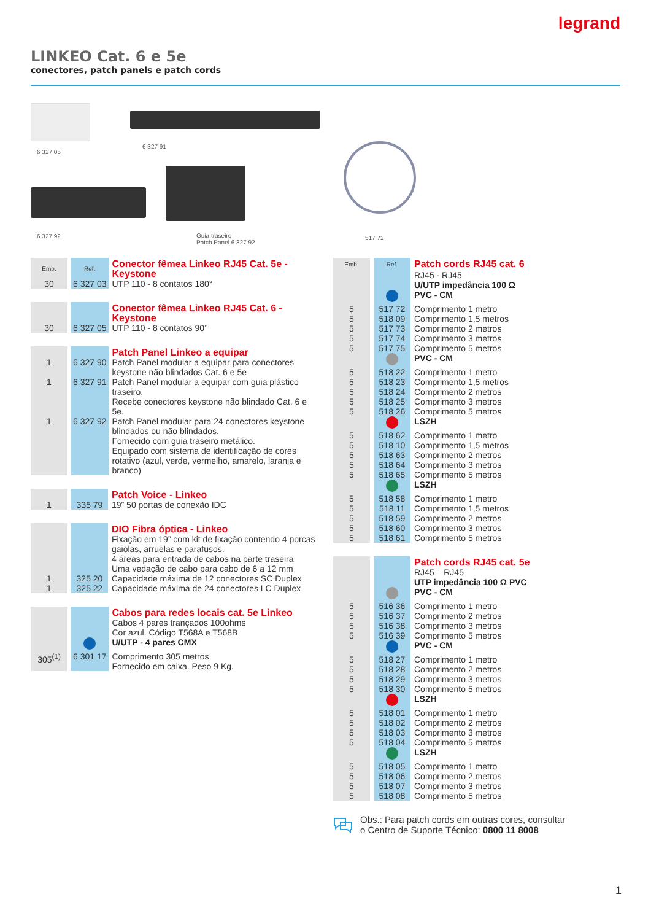legrand
LINKEO Cat. 6 e 5e
conectores, patch panels e patch cords
6 327 05
6 327 91
6 327 92
Guia traseiro
Patch Panel 6 327 92
517 72
| Emb. | Ref. | Conector fêmea Linkeo RJ45 Cat. 5e - Keystone |
| 30 | 6 327 03 | UTP 110 - 8 contatos 180° |
| | | Conector fêmea Linkeo RJ45 Cat. 6 - Keystone |
| 30 | 6 327 05 | UTP 110 - 8 contatos 90° |
| | | Patch Panel Linkeo a equipar |
| 1 | 6 327 90 | Patch Panel modular a equipar para conectores keystone não blindados Cat. 6 e 5e |
| 1 | 6 327 91 | Patch Panel modular a equipar com guia plástico traseiro. Recebe conectores keystone não blindado Cat. 6 e 5e. |
| 1 | 6 327 92 | Patch Panel modular para 24 conectores keystone blindados ou não blindados. Fornecido com guia traseiro metálico. Equipado com sistema de identificação de cores rotativo (azul, verde, vermelho, amarelo, laranja e branco) |
| | | Patch Voice - Linkeo |
| 1 | 335 79 | 19” 50 portas de conexão IDC |
| | | DIO Fibra óptica - Linkeo |
| | | Fixação em 19” com kit de fixação contendo 4 porcas gaiolas, arruelas e parafusos. 4 áreas para entrada de cabos na parte traseira Uma vedação de cabo para cabo de 6 a 12 mm |
| 1 | 325 20 | Capacidade máxima de 12 conectores SC Duplex |
| 1 | 325 22 | Capacidade máxima de 24 conectores LC Duplex |
| | | Cabos para redes locais cat. 5e Linkeo |
| | | Cabos 4 pares trançados 100ohms Cor azul. Código T568A e T568B |
| | | U/UTP - 4 pares CMX |
| 305<sup>(1)</sup> | 6 301 17 | Comprimento 305 metros Fornecido em caixa. Peso 9 Kg. |
| Emb. | Ref. | Patch cords RJ45 cat. 6 |
| | | RJ45 - RJ45 |
| | | U/UTP impedância 100 Ω |
| | | PVC - CM |
| 5 | 517 72 | Comprimento 1 metro |
| 5 | 518 09 | Comprimento 1,5 metros |
| 5 | 517 73 | Comprimento 2 metros |
| 5 | 517 74 | Comprimento 3 metros |
| 5 | 517 75 | Comprimento 5 metros |
| | | PVC - CM |
| 5 | 518 22 | Comprimento 1 metro |
| 5 | 518 23 | Comprimento 1,5 metros |
| 5 | 518 24 | Comprimento 2 metros |
| 5 | 518 25 | Comprimento 3 metros |
| 5 | 518 26 | Comprimento 5 metros |
| | | LSZH |
| 5 | 518 62 | Comprimento 1 metro |
| 5 | 518 10 | Comprimento 1,5 metros |
| 5 | 518 63 | Comprimento 2 metros |
| 5 | 518 64 | Comprimento 3 metros |
| 5 | 518 65 | Comprimento 5 metros |
| | | LSZH |
| 5 | 518 58 | Comprimento 1 metro |
| 5 | 518 11 | Comprimento 1,5 metros |
| 5 | 518 59 | Comprimento 2 metros |
| 5 | 518 60 | Comprimento 3 metros |
| 5 | 518 61 | Comprimento 5 metros |
| | | Patch cords RJ45 cat. 5e |
| | | RJ45 – RJ45 |
| | | UTP impedância 100 Ω PVC |
| | | PVC - CM |
| 5 | 516 36 | Comprimento 1 metro |
| 5 | 516 37 | Comprimento 2 metros |
| 5 | 516 38 | Comprimento 3 metros |
| 5 | 516 39 | Comprimento 5 metros |
| | | PVC - CM |
| 5 | 518 27 | Comprimento 1 metro |
| 5 | 518 28 | Comprimento 2 metros |
| 5 | 518 29 | Comprimento 3 metros |
| 5 | 518 30 | Comprimento 5 metros |
| | | LSZH |
| 5 | 518 01 | Comprimento 1 metro |
| 5 | 518 02 | Comprimento 2 metros |
| 5 | 518 03 | Comprimento 3 metros |
| 5 | 518 04 | Comprimento 5 metros |
| | | LSZH |
| 5 | 518 05 | Comprimento 1 metro |
| 5 | 518 06 | Comprimento 2 metros |
| 5 | 518 07 | Comprimento 3 metros |
| 5 | 518 08 | Comprimento 5 metros |
Obs.: Para patch cords em outras cores, consultar
o Centro de Suporte Técnico: 0800 11 8008
1